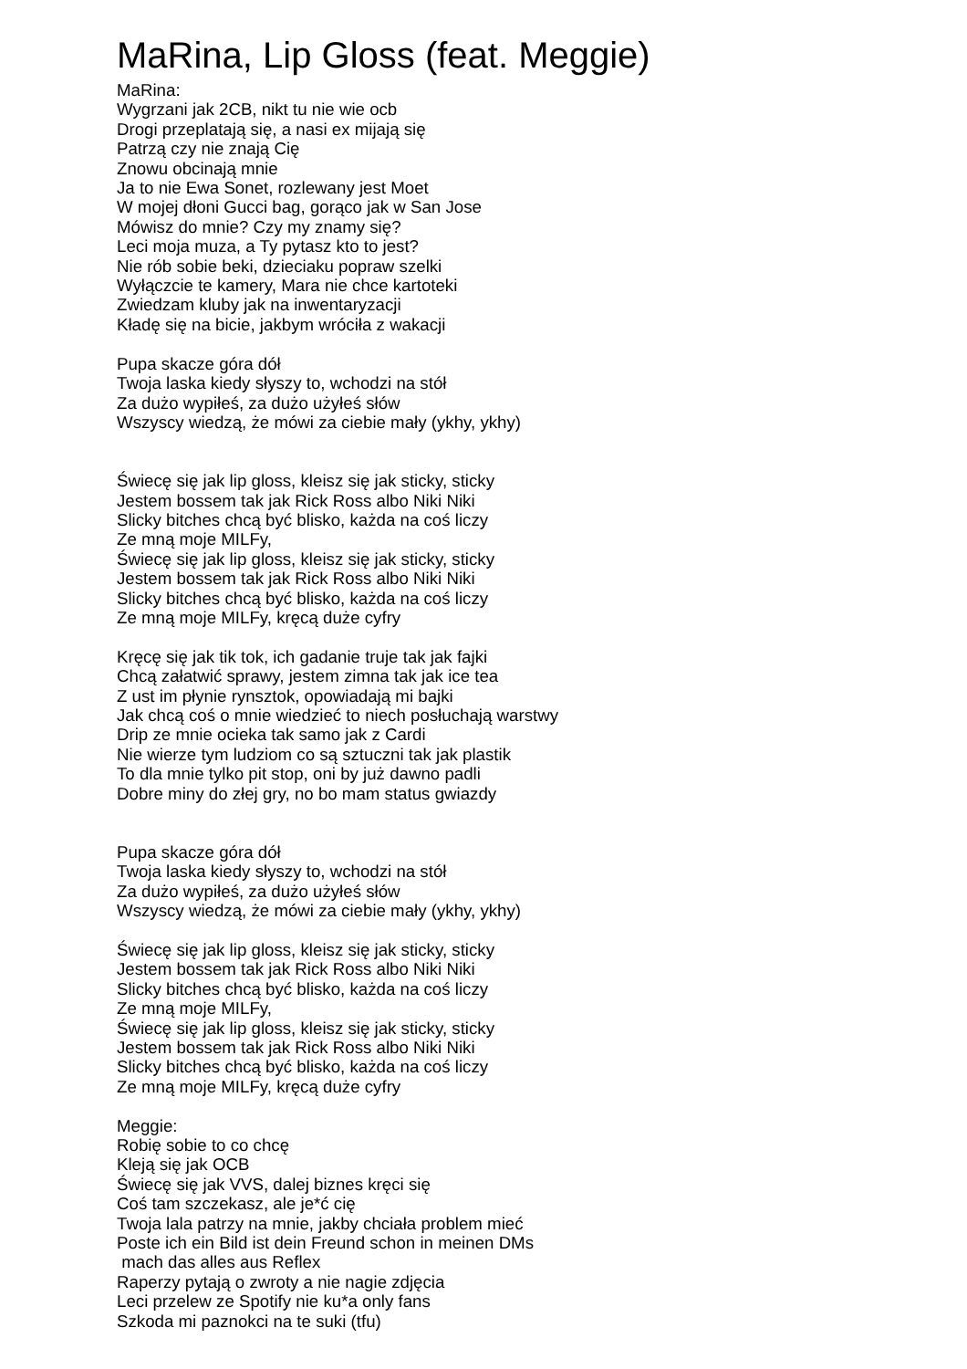MaRina, Lip Gloss (feat. Meggie)
MaRina: Wygrzani jak 2CB, nikt tu nie wie ocb Drogi przeplatają się, a nasi ex mijają się Patrzą czy nie znają Cię Znowu obcinają mnie Ja to nie Ewa Sonet, rozlewany jest Moet W mojej dłoni Gucci bag, gorąco jak w San Jose Mówisz do mnie? Czy my znamy się? Leci moja muza, a Ty pytasz kto to jest? Nie rób sobie beki, dzieciaku popraw szelki Wyłączcie te kamery, Mara nie chce kartoteki Zwiedzam kluby jak na inwentaryzacji Kładę się na bicie, jakbym wróciła z wakacji Pupa skacze góra dół Twoja laska kiedy słyszy to, wchodzi na stół Za dużo wypiłeś, za dużo użyłeś słów Wszyscy wiedzą, że mówi za ciebie mały (ykhy, ykhy) Świecę się jak lip gloss, kleisz się jak sticky, sticky Jestem bossem tak jak Rick Ross albo Niki Niki Slicky bitches chcą być blisko, każda na coś liczy Ze mną moje MILFy, Świecę się jak lip gloss, kleisz się jak sticky, sticky Jestem bossem tak jak Rick Ross albo Niki Niki Slicky bitches chcą być blisko, każda na coś liczy Ze mną moje MILFy, kręcą duże cyfry Kręcę się jak tik tok, ich gadanie truje tak jak fajki Chcą załatwić sprawy, jestem zimna tak jak ice tea Z ust im płynie rynsztok, opowiadają mi bajki Jak chcą coś o mnie wiedzieć to niech posłuchają warstwy Drip ze mnie ocieka tak samo jak z Cardi Nie wierze tym ludziom co są sztuczni tak jak plastik To dla mnie tylko pit stop, oni by już dawno padli Dobre miny do złej gry, no bo mam status gwiazdy Pupa skacze góra dół Twoja laska kiedy słyszy to, wchodzi na stół Za dużo wypiłeś, za dużo użyłeś słów Wszyscy wiedzą, że mówi za ciebie mały (ykhy, ykhy) Świecę się jak lip gloss, kleisz się jak sticky, sticky Jestem bossem tak jak Rick Ross albo Niki Niki Slicky bitches chcą być blisko, każda na coś liczy Ze mną moje MILFy, Świecę się jak lip gloss, kleisz się jak sticky, sticky Jestem bossem tak jak Rick Ross albo Niki Niki Slicky bitches chcą być blisko, każda na coś liczy Ze mną moje MILFy, kręcą duże cyfry Meggie: Robię sobie to co chcę Kleją się jak OCB Świecę się jak VVS, dalej biznes kręci się Coś tam szczekasz, ale je*ć cię Twoja lala patrzy na mnie, jakby chciała problem mieć Poste ich ein Bild ist dein Freund schon in meinen DMs mach das alles aus Reflex Raperzy pytają o zwroty a nie nagie zdjęcia Leci przelew ze Spotify nie ku*a only fans Szkoda mi paznokci na te suki (tfu)